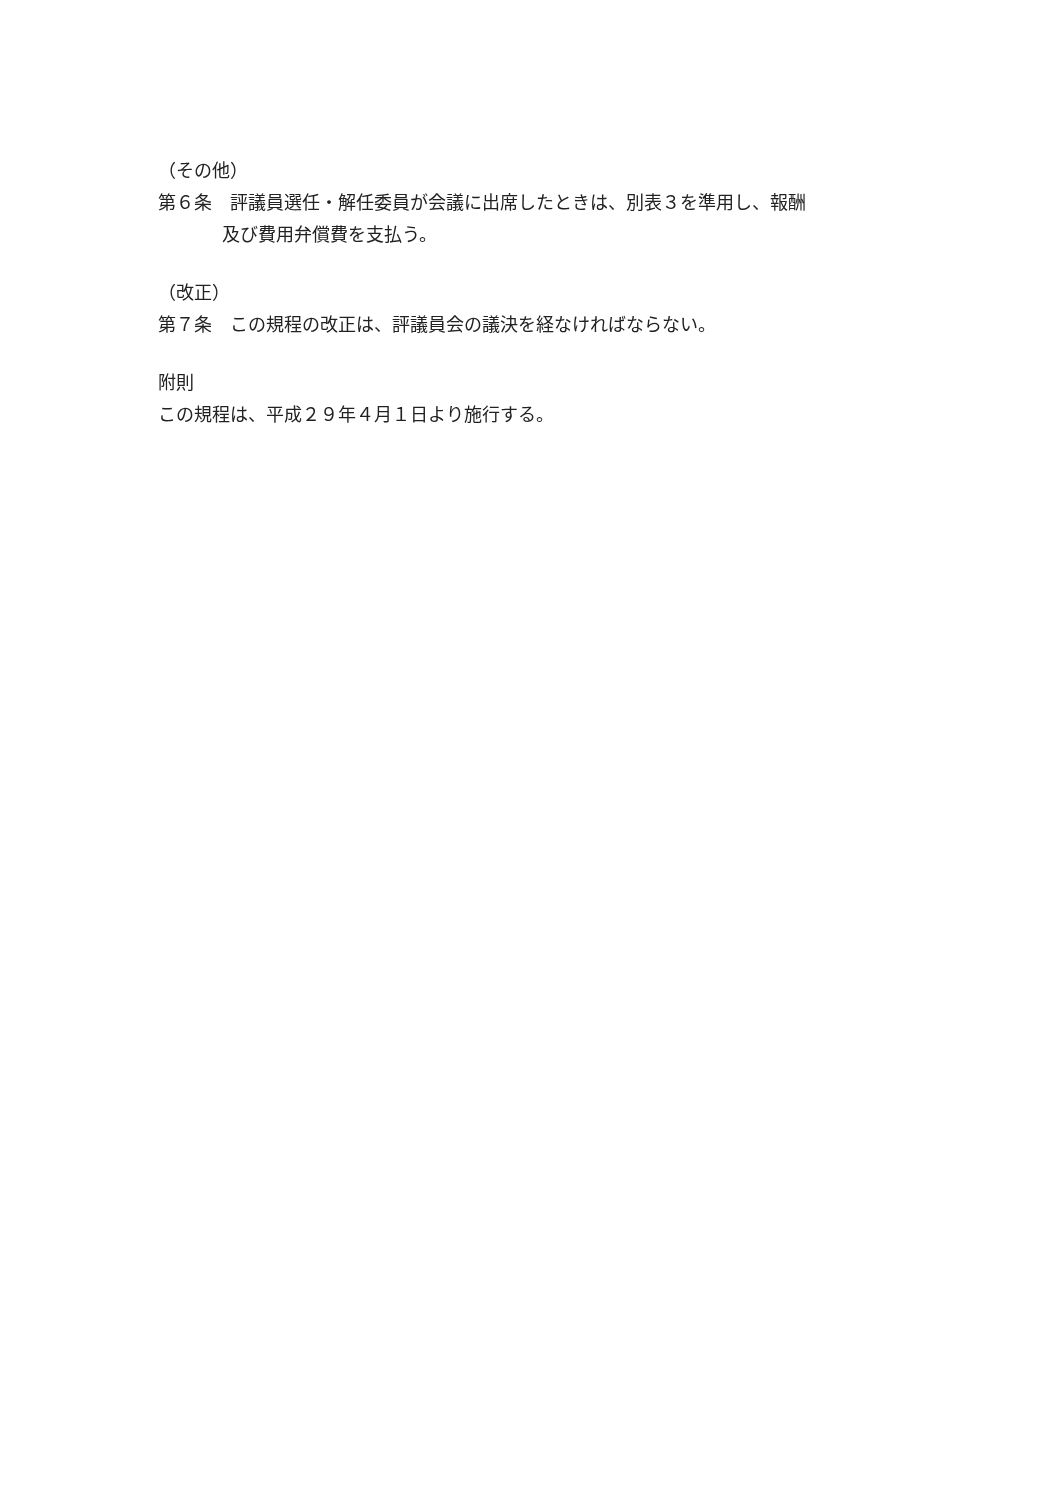（その他）
第６条　評議員選任・解任委員が会議に出席したときは、別表３を準用し、報酬
及び費用弁償費を支払う。
（改正）
第７条　この規程の改正は、評議員会の議決を経なければならない。
附則
この規程は、平成２９年４月１日より施行する。